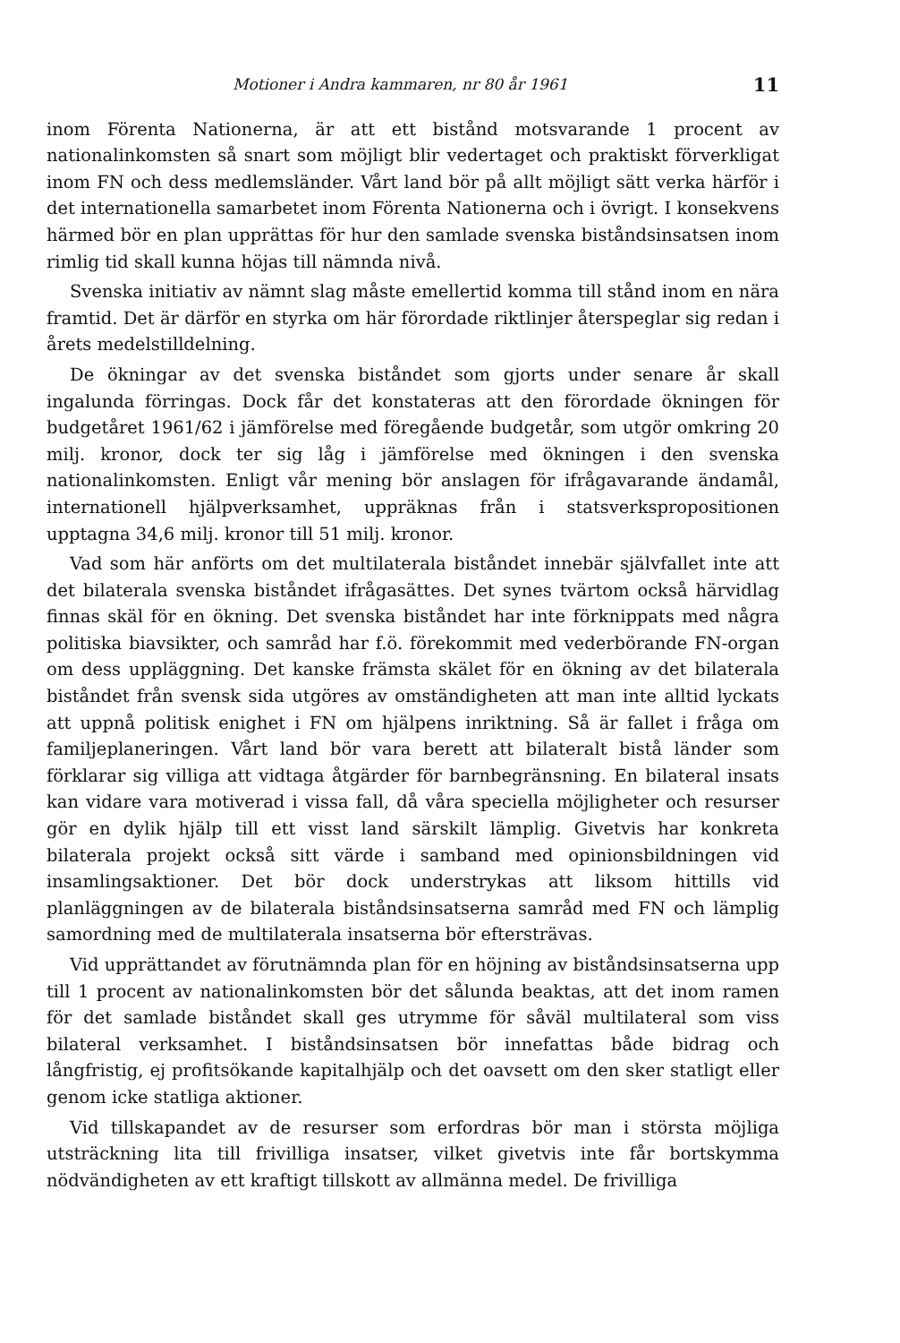Motioner i Andra kammaren, nr 80 år 1961 11
inom Förenta Nationerna, är att ett bistånd motsvarande 1 procent av nationalinkomsten så snart som möjligt blir vedertaget och praktiskt förverkligat inom FN och dess medlemsländer. Vårt land bör på allt möjligt sätt verka härför i det internationella samarbetet inom Förenta Nationerna och i övrigt. I konsekvens härmed bör en plan upprättas för hur den samlade svenska biståndsinsatsen inom rimlig tid skall kunna höjas till nämnda nivå.
Svenska initiativ av nämnt slag måste emellertid komma till stånd inom en nära framtid. Det är därför en styrka om här förordade riktlinjer återspeglar sig redan i årets medelstilldelning.
De ökningar av det svenska biståndet som gjorts under senare år skall ingalunda förringas. Dock får det konstateras att den förordade ökningen för budgetåret 1961/62 i jämförelse med föregående budgetår, som utgör omkring 20 milj. kronor, dock ter sig låg i jämförelse med ökningen i den svenska nationalinkomsten. Enligt vår mening bör anslagen för ifrågavarande ändamål, internationell hjälpverksamhet, uppräknas från i statsverkspropositionen upptagna 34,6 milj. kronor till 51 milj. kronor.
Vad som här anförts om det multilaterala biståndet innebär självfallet inte att det bilaterala svenska biståndet ifrågasättes. Det synes tvärtom också härvidlag finnas skäl för en ökning. Det svenska biståndet har inte förknippats med några politiska biavsikter, och samråd har f.ö. förekommit med vederbörande FN-organ om dess uppläggning. Det kanske främsta skälet för en ökning av det bilaterala biståndet från svensk sida utgöres av omständigheten att man inte alltid lyckats att uppnå politisk enighet i FN om hjälpens inriktning. Så är fallet i fråga om familjeplaneringen. Vårt land bör vara berett att bilateralt bistå länder som förklarar sig villiga att vidtaga åtgärder för barnbegränsning. En bilateral insats kan vidare vara motiverad i vissa fall, då våra speciella möjligheter och resurser gör en dylik hjälp till ett visst land särskilt lämplig. Givetvis har konkreta bilaterala projekt också sitt värde i samband med opinionsbildningen vid insamlingsaktioner. Det bör dock understrykas att liksom hittills vid planläggningen av de bilaterala biståndsinsatserna samråd med FN och lämplig samordning med de multilaterala insatserna bör eftersträvas.
Vid upprättandet av förutnämnda plan för en höjning av biståndsinsatserna upp till 1 procent av nationalinkomsten bör det sålunda beaktas, att det inom ramen för det samlade biståndet skall ges utrymme för såväl multilateral som viss bilateral verksamhet. I biståndsinsatsen bör innefattas både bidrag och långfristig, ej profitsökande kapitalhjälp och det oavsett om den sker statligt eller genom icke statliga aktioner.
Vid tillskapandet av de resurser som erfordras bör man i största möjliga utsträckning lita till frivilliga insatser, vilket givetvis inte får bortskymma nödvändigheten av ett kraftigt tillskott av allmänna medel. De frivilliga